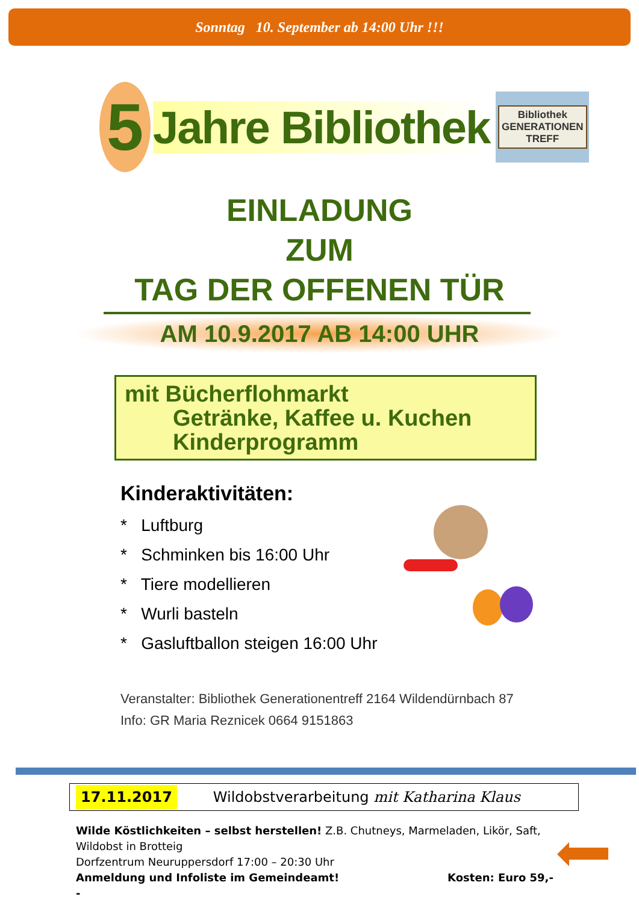Sonntag 10. September ab 14:00 Uhr !!!
5
Jahre Bibliothek
Bibliothek
GENERATIONEN
TREFF
EINLADUNG
ZUM
TAG DER OFFENEN TÜR
AM 10.9.2017 AB 14:00 UHR
mit Bücherflohmarkt
Getränke, Kaffee u. Kuchen
Kinderprogramm
Kinderaktivitäten:
* Luftburg
* Schminken bis 16:00 Uhr
* Tiere modellieren
* Wurli basteln
* Gasluftballon steigen 16:00 Uhr
Veranstalter: Bibliothek Generationentreff 2164 Wildendürnbach 87
Info: GR Maria Reznicek 0664 9151863
17.11.2017 Wildobstverarbeitung mit Katharina Klaus
Wilde Köstlichkeiten – selbst herstellen! Z.B. Chutneys, Marmeladen, Likör, Saft, Wildobst in Brotteig
Dorfzentrum Neuruppersdorf 17:00 – 20:30 Uhr
Anmeldung und Infoliste im Gemeindeamt! Kosten: Euro 59,--